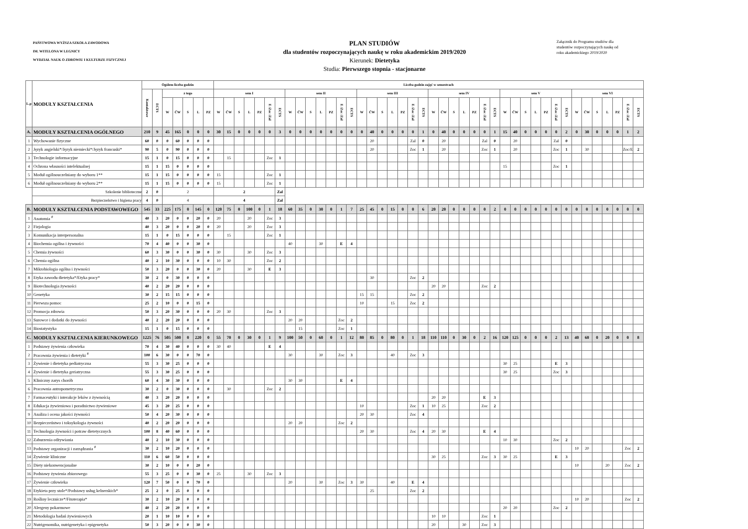PAŃSTWOWA WYŻSZA SZKOŁA ZAWODOWA
IM. WITELONA W LEGNICY
WYDZIAŁ NAUK O ZDROWIU I KULTURZE FIZYCZNEJ
PLAN STUDIÓW
dla studentów rozpoczynających naukę w roku akademickim 2019/2020
Kierunek: Dietetyka
Studia: Pierwszego stopnia - stacjonarne
Załącznik do Programu studiów dla studentów rozpoczynających naukę od roku akademickiego 2019/2020
| L.p | MODUŁY KSZTAŁCENIA | Ogólem liczba godzin | | | | | | | Liczba godzin zajęć w semestrach | | | | | | | | | | | | | | | | | | | | | | | | | | | | | | | | | | | | | | | | | |
| --- | --- | --- | --- | --- | --- | --- | --- | --- | --- | --- | --- | --- | --- | --- | --- | --- | --- | --- | --- | --- | --- | --- | --- | --- | --- | --- | --- | --- | --- | --- | --- | --- | --- | --- | --- | --- | --- | --- | --- | --- | --- | --- | --- | --- | --- | --- | --- | --- | --- | --- |
| | | Kontaktowe | ECTS | z tego | | | | | sem I | | | | | | | sem II | | | | | | | sem III | | | | | | | sem IV | | | | | | | sem V | | | | | | | sem VI | | | | | | |
| | | | | W | ĆW | S | L | PZ | W | ĆW | S | L | PZ | E /Zoc /Zal | ECTS | W | ĆW | S | L | PZ | E /Zoc /Zal | ECTS | W | ĆW | S | L | PZ | E /Zoc /Zal | ECTS | W | ĆW | S | L | PZ | E /Zoc /Zal | ECTS | W | ĆW | S | L | PZ | E /Zoc /Zal | ECTS | W | ĆW | S | L | PZ | E /Zoc /Zal | ECTS |
| A. | MODUŁY KSZTAŁCENIA OGÓLNEGO | 210 | 9 | 45 | 165 | 0 | 0 | 0 | 30 | 15 | 0 | 0 | 0 | 0 | 3 | 0 | 0 | 0 | 0 | 0 | 0 | 0 | 0 | 40 | 0 | 0 | 0 | 0 | 1 | 0 | 40 | 0 | 0 | 0 | 0 | 1 | 15 | 40 | 0 | 0 | 0 | 0 | 2 | 0 | 30 | 0 | 0 | 0 | 1 | 2 |
| 1 | Wychowanie fizyczne | 60 | 0 | 0 | 60 | 0 | 0 | 0 | | | | | | | | | | | | | | | | 20 | | | | Zal | 0 | | 20 | | | | Zal | 0 | | 20 | | | | Zal | 0 | | | | | | | |
| 2 | Język angielski*/Język niemiecki*/Język francuski* | 90 | 5 | 0 | 90 | 0 | 0 | 0 | | | | | | | | | | | | | | | | 20 | | | | Zoc | 1 | | 20 | | | | Zoc | 1 | | 20 | | | | Zoc | 1 | | 30 | | | | Zoc/E | 2 |
| 3 | Technologie informacyjne | 15 | 1 | 0 | 15 | 0 | 0 | 0 | | 15 | | | | Zoc | 1 | | | | | | | | | | | | | | | | | | | | | | | | | | | | | | | | | | | |
| 4 | Ochrona własności intelektualnej | 15 | 1 | 15 | 0 | 0 | 0 | 0 | | | | | | | | | | | | | | | | | | | | | | | | | | | | | 15 | | | | | Zoc | 1 | | | | | | | |
| 5 | Moduł ogólnouczelniany do wyboru 1** | 15 | 1 | 15 | 0 | 0 | 0 | 0 | 15 | | | | | Zoc | 1 | | | | | | | | | | | | | | | | | | | | | | | | | | | | | | | | | | | |
| 6 | Moduł ogólnouczelniany do wyboru 2** | 15 | 1 | 15 | 0 | 0 | 0 | 0 | 15 | | | | | Zoc | 1 | | | | | | | | | | | | | | | | | | | | | | | | | | | | | | | | | | | |
| | Szkolenie biblioteczne | 2 | 0 | 2 | | | | | 2 | | | | | | Zal | | | | | | | | | | | | | | | | | | | | | | | | | | | | | | | | | | | |
| | Bezpieczeństwo i higiena pracy | 4 | 0 | 4 | | | | | 4 | | | | | | Zal | | | | | | | | | | | | | | | | | | | | | | | | | | | | | | | | | | | |
| B. | MODUŁY KSZTAŁCENIA PODSTAWOWEGO | 545 | 33 | 225 | 175 | 0 | 145 | 0 | 120 | 75 | 0 | 100 | 0 | 1 | 18 | 60 | 35 | 0 | 30 | 0 | 1 | 7 | 25 | 45 | 0 | 15 | 0 | 0 | 6 | 20 | 20 | 0 | 0 | 0 | 0 | 2 | 0 | 0 | 0 | 0 | 0 | 0 | 0 | 0 | 0 | 0 | 0 | 0 | 0 | 0 |
| 1 | Anatomia <sup>#</sup> | 40 | 3 | 20 | 0 | 0 | 20 | 0 | 20 | | | 20 | | Zoc | 3 | | | | | | | | | | | | | | | | | | | | | | | | | | | | | | | | | | | |
| 2 | Fizjologia | 40 | 3 | 20 | 0 | 0 | 20 | 0 | 20 | | | 20 | | Zoc | 3 | | | | | | | | | | | | | | | | | | | | | | | | | | | | | | | | | | | |
| 3 | Komunikacja interpersonalna | 15 | 1 | 0 | 15 | 0 | 0 | 0 | | 15 | | | | Zoc | 1 | | | | | | | | | | | | | | | | | | | | | | | | | | | | | | | | | | | |
| 4 | Biochemia ogólna i żywności | 70 | 4 | 40 | 0 | 0 | 30 | 0 | | | | | | | | 40 | | | 30 | | E | 4 | | | | | | | | | | | | | | | | | | | | | | | | | | | | |
| 5 | Chemia żywności | 60 | 3 | 30 | 0 | 0 | 30 | 0 | 30 | | | 30 | | Zoc | 3 | | | | | | | | | | | | | | | | | | | | | | | | | | | | | | | | | | | |
| 6 | Chemia ogólna | 40 | 2 | 10 | 30 | 0 | 0 | 0 | 10 | 30 | | | | Zoc | 2 | | | | | | | | | | | | | | | | | | | | | | | | | | | | | | | | | | | |
| 7 | Mikrobiologia ogólna i żywności | 50 | 3 | 20 | 0 | 0 | 30 | 0 | 20 | | | 30 | | E | 3 | | | | | | | | | | | | | | | | | | | | | | | | | | | | | | | | | | | |
| 8 | Etyka zawodu dietetyka*/Etyka pracy* | 30 | 2 | 0 | 30 | 0 | 0 | 0 | | | | | | | | | | | | | | | | 30 | | | | Zoc | 2 | | | | | | | | | | | | | | | | | | | | | |
| 9 | Biotechnologia żywności | 40 | 2 | 20 | 20 | 0 | 0 | 0 | | | | | | | | | | | | | | | | | | | | | | 20 | 20 | | | | Zoc | 2 | | | | | | | | | | | | | | |
| 10 | Genetyka | 30 | 2 | 15 | 15 | 0 | 0 | 0 | | | | | | | | | | | | | | | 15 | 15 | | | | Zoc | 2 | | | | | | | | | | | | | | | | | | | | | |
| 11 | Pierwsza pomoc | 25 | 2 | 10 | 0 | 0 | 15 | 0 | | | | | | | | | | | | | | | 10 | | | 15 | | Zoc | 2 | | | | | | | | | | | | | | | | | | | | | |
| 12 | Promocja zdrowia | 50 | 3 | 20 | 30 | 0 | 0 | 0 | 20 | 30 | | | | Zoc | 3 | | | | | | | | | | | | | | | | | | | | | | | | | | | | | | | | | | | |
| 13 | Surowce i dodatki do żywności | 40 | 2 | 20 | 20 | 0 | 0 | 0 | | | | | | | | 20 | 20 | | | | Zoc | 2 | | | | | | | | | | | | | | | | | | | | | | | | | | | | |
| 14 | Biostatystyka | 15 | 1 | 0 | 15 | 0 | 0 | 0 | | | | | | | | | 15 | | | | Zoc | 1 | | | | | | | | | | | | | | | | | | | | | | | | | | | | |
| C. | MODUŁY KSZTAŁCENIA KIERUNKOWEGO | 1225 | 76 | 505 | 500 | 0 | 220 | 0 | 55 | 70 | 0 | 30 | 0 | 1 | 9 | 100 | 50 | 0 | 60 | 0 | 1 | 12 | 80 | 85 | 0 | 80 | 0 | 1 | 18 | 110 | 110 | 0 | 30 | 0 | 2 | 16 | 120 | 125 | 0 | 0 | 0 | 2 | 13 | 40 | 60 | 0 | 20 | 0 | 0 | 8 |
| 1 | Podstawy żywienia człowieka | 70 | 4 | 30 | 40 | 0 | 0 | 0 | 30 | 40 | | | | E | 4 | | | | | | | | | | | | | | | | | | | | | | | | | | | | | | | | | | | |
| 2 | Pracownia żywienia i dietetyki <sup>#</sup> | 100 | 6 | 30 | 0 | 0 | 70 | 0 | | | | | | | | 30 | | | 30 | | Zoc | 3 | | | | 40 | | Zoc | 3 | | | | | | | | | | | | | | | | | | | | | |
| 3 | Żywienie i dietetyka pediatryczna | 55 | 3 | 30 | 25 | 0 | 0 | 0 | | | | | | | | | | | | | | | | | | | | | | | | | | | | | 30 | 25 | | | | E | 3 | | | | | | | |
| 4 | Żywienie i dietetyka geriatryczna | 55 | 3 | 30 | 25 | 0 | 0 | 0 | | | | | | | | | | | | | | | | | | | | | | | | | | | | | 30 | 25 | | | | Zoc | 3 | | | | | | | |
| 5 | Kliniczny zarys chorób | 60 | 4 | 30 | 30 | 0 | 0 | 0 | | | | | | | | 30 | 30 | | | | E | 4 | | | | | | | | | | | | | | | | | | | | | | | | | | | | |
| 6 | Pracownia antropometryczna | 30 | 2 | 0 | 30 | 0 | 0 | 0 | | 30 | | | | Zoc | 2 | | | | | | | | | | | | | | | | | | | | | | | | | | | | | | | | | | | |
| 7 | Farmaceutyki i interakcje leków z żywnością | 40 | 3 | 20 | 20 | 0 | 0 | 0 | | | | | | | | | | | | | | | | | | | | | | 20 | 20 | | | | E | 3 | | | | | | | | | | | | | | |
| 8 | Edukacja żywieniowa i poradnictwo żywieniowe | 45 | 3 | 20 | 25 | 0 | 0 | 0 | | | | | | | | | | | | | | | 10 | | | | | Zoc | 1 | 10 | 25 | | | | Zoc | 2 | | | | | | | | | | | | | | |
| 9 | Analiza i ocena jakości żywności | 50 | 4 | 20 | 30 | 0 | 0 | 0 | | | | | | | | | | | | | | | 20 | 30 | | | | Zoc | 4 | | | | | | | | | | | | | | | | | | | | | |
| 10 | Bezpieczeństwo i toksykologia żywności | 40 | 2 | 20 | 20 | 0 | 0 | 0 | | | | | | | | 20 | 20 | | | | Zoc | 2 | | | | | | | | | | | | | | | | | | | | | | | | | | | | |
| 11 | Technologia żywności i potraw dietetycznych | 100 | 8 | 40 | 60 | 0 | 0 | 0 | | | | | | | | | | | | | | | 20 | 30 | | | | Zoc | 4 | 20 | 30 | | | | E | 4 | | | | | | | | | | | | | | |
| 12 | Zaburzenia odżywiania | 40 | 2 | 10 | 30 | 0 | 0 | 0 | | | | | | | | | | | | | | | | | | | | | | | | | | | | | 10 | 30 | | | | Zoc | 2 | | | | | | | |
| 13 | Podstawy organizacji i zarządzania <sup>#</sup> | 30 | 2 | 10 | 20 | 0 | 0 | 0 | | | | | | | | | | | | | | | | | | | | | | | | | | | | | | | | | | | | 10 | 20 | | | | Zoc | 2 |
| 14 | Żywienie kliniczne | 110 | 6 | 60 | 50 | 0 | 0 | 0 | | | | | | | | | | | | | | | | | | | | | | 30 | 25 | | | | Zoc | 3 | 30 | 25 | | | | E | 3 | | | | | | | |
| 15 | Diety niekonwencjonalne | 30 | 2 | 10 | 0 | 0 | 20 | 0 | | | | | | | | | | | | | | | | | | | | | | | | | | | | | | | | | | | | 10 | | | 20 | | Zoc | 2 |
| 16 | Podstawy żywienia zbiorowego | 55 | 3 | 25 | 0 | 0 | 30 | 0 | 25 | | | 30 | | Zoc | 3 | | | | | | | | | | | | | | | | | | | | | | | | | | | | | | | | | | | |
| 17 | Żywienie człowieka | 120 | 7 | 50 | 0 | 0 | 70 | 0 | | | | | | | | 20 | | | 30 | | Zoc | 3 | 30 | | | 40 | | E | 4 | | | | | | | | | | | | | | | | | | | | | |
| 18 | Etykieta przy stole*/Podstawy usług kelnerskich* | 25 | 2 | 0 | 25 | 0 | 0 | 0 | | | | | | | | | | | | | | | | 25 | | | | Zoc | 2 | | | | | | | | | | | | | | | | | | | | | |
| 19 | Rośliny lecznicze*/Fitoterapia* | 30 | 2 | 10 | 20 | 0 | 0 | 0 | | | | | | | | | | | | | | | | | | | | | | | | | | | | | | | | | | | | 10 | 20 | | | | Zoc | 2 |
| 20 | Alergeny pokarmowe | 40 | 2 | 20 | 20 | 0 | 0 | 0 | | | | | | | | | | | | | | | | | | | | | | | | | | | | | 20 | 20 | | | | Zoc | 2 | | | | | | | |
| 21 | Metodologia badań żywieniowych | 20 | 1 | 10 | 10 | 0 | 0 | 0 | | | | | | | | | | | | | | | | | | | | | | 10 | 10 | | | | Zoc | 1 | | | | | | | | | | | | | | |
| 22 | Nutrigenomika, nutrigenetyka i epigenetyka | 50 | 3 | 20 | 0 | 0 | 30 | 0 | | | | | | | | | | | | | | | | | | | | | | 20 | | | 30 | | Zoc | 3 | | | | | | | | | | | | | | |